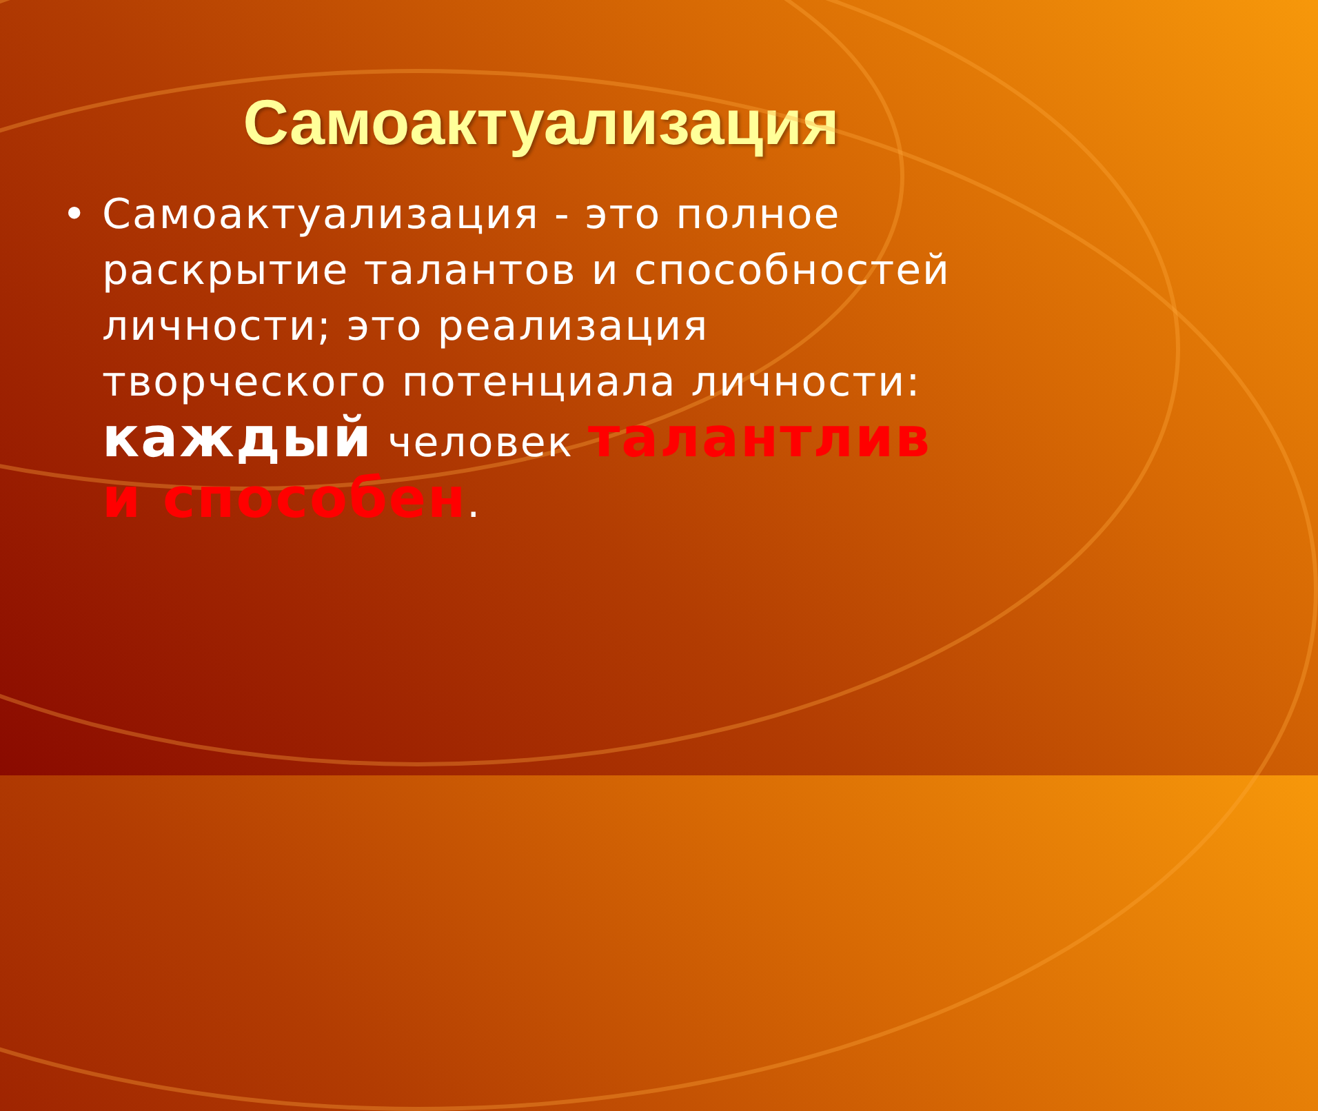Самоактуализация
• Самоактуализация - это полное раскрытие талантов и способностей личности; это реализация творческого потенциала личности: каждый человек талантлив и способен.